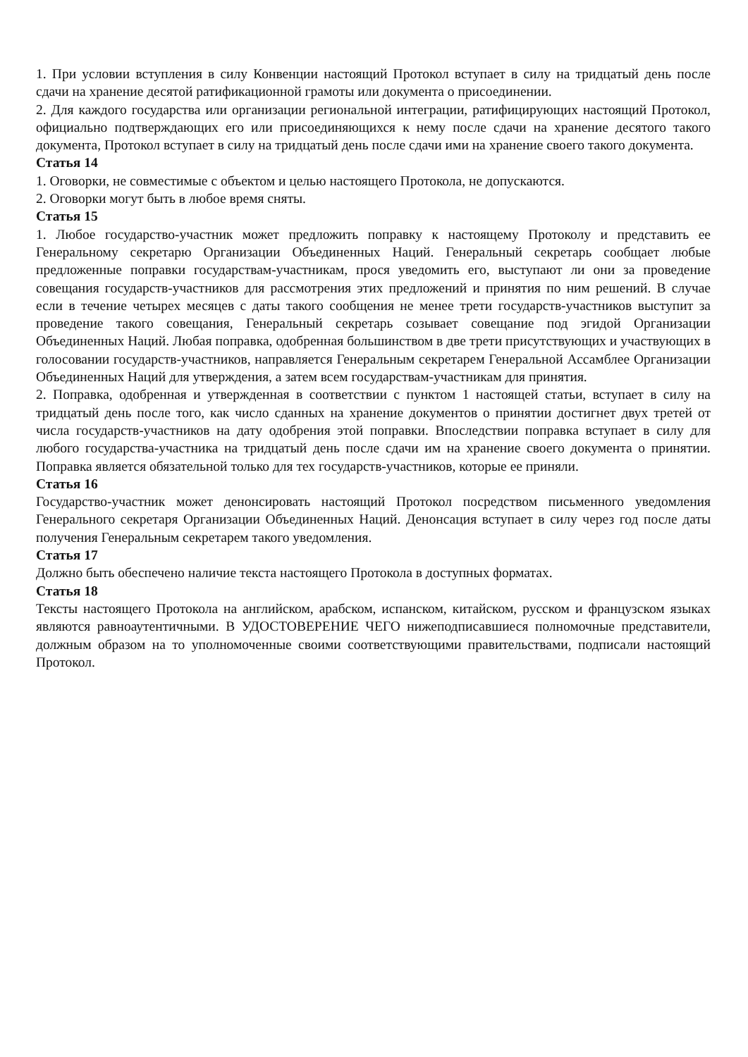1. При условии вступления в силу Конвенции настоящий Протокол вступает в силу на тридцатый день после сдачи на хранение десятой ратификационной грамоты или документа о присоединении.
2. Для каждого государства или организации региональной интеграции, ратифицирующих настоящий Протокол, официально подтверждающих его или присоединяющихся к нему после сдачи на хранение десятого такого документа, Протокол вступает в силу на тридцатый день после сдачи ими на хранение своего такого документа.
Статья 14
1. Оговорки, не совместимые с объектом и целью настоящего Протокола, не допускаются.
2. Оговорки могут быть в любое время сняты.
Статья 15
1. Любое государство-участник может предложить поправку к настоящему Протоколу и представить ее Генеральному секретарю Организации Объединенных Наций. Генеральный секретарь сообщает любые предложенные поправки государствам-участникам, прося уведомить его, выступают ли они за проведение совещания государств-участников для рассмотрения этих предложений и принятия по ним решений. В случае если в течение четырех месяцев с даты такого сообщения не менее трети государств-участников выступит за проведение такого совещания, Генеральный секретарь созывает совещание под эгидой Организации Объединенных Наций. Любая поправка, одобренная большинством в две трети присутствующих и участвующих в голосовании государств-участников, направляется Генеральным секретарем Генеральной Ассамблее Организации Объединенных Наций для утверждения, а затем всем государствам-участникам для принятия.
2. Поправка, одобренная и утвержденная в соответствии с пунктом 1 настоящей статьи, вступает в силу на тридцатый день после того, как число сданных на хранение документов о принятии достигнет двух третей от числа государств-участников на дату одобрения этой поправки. Впоследствии поправка вступает в силу для любого государства-участника на тридцатый день после сдачи им на хранение своего документа о принятии. Поправка является обязательной только для тех государств-участников, которые ее приняли.
Статья 16
Государство-участник может денонсировать настоящий Протокол посредством письменного уведомления Генерального секретаря Организации Объединенных Наций. Денонсация вступает в силу через год после даты получения Генеральным секретарем такого уведомления.
Статья 17
Должно быть обеспечено наличие текста настоящего Протокола в доступных форматах.
Статья 18
Тексты настоящего Протокола на английском, арабском, испанском, китайском, русском и французском языках являются равноаутентичными. В УДОСТОВЕРЕНИЕ ЧЕГО нижеподписавшиеся полномочные представители, должным образом на то уполномоченные своими соответствующими правительствами, подписали настоящий Протокол.